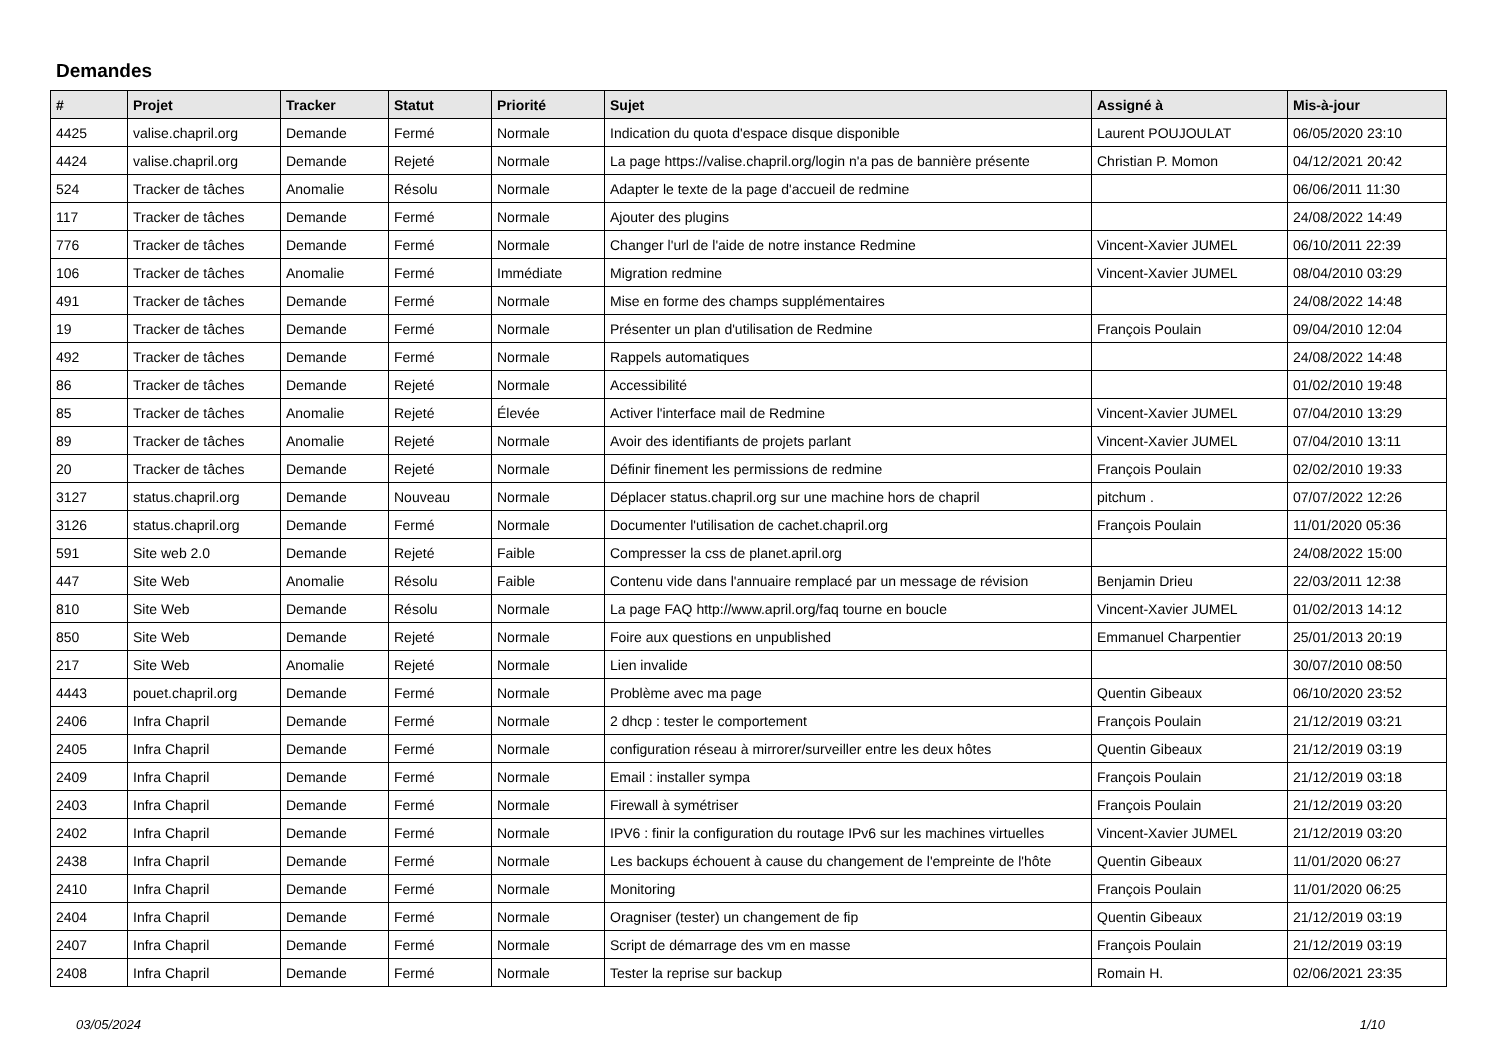Demandes
| # | Projet | Tracker | Statut | Priorité | Sujet | Assigné à | Mis-à-jour |
| --- | --- | --- | --- | --- | --- | --- | --- |
| 4425 | valise.chapril.org | Demande | Fermé | Normale | Indication du quota d'espace disque disponible | Laurent POUJOULAT | 06/05/2020 23:10 |
| 4424 | valise.chapril.org | Demande | Rejeté | Normale | La page https://valise.chapril.org/login n'a pas de bannière présente | Christian P. Momon | 04/12/2021 20:42 |
| 524 | Tracker de tâches | Anomalie | Résolu | Normale | Adapter le texte de la page d'accueil de redmine | | 06/06/2011 11:30 |
| 117 | Tracker de tâches | Demande | Fermé | Normale | Ajouter des plugins | | 24/08/2022 14:49 |
| 776 | Tracker de tâches | Demande | Fermé | Normale | Changer l'url de l'aide de notre instance Redmine | Vincent-Xavier JUMEL | 06/10/2011 22:39 |
| 106 | Tracker de tâches | Anomalie | Fermé | Immédiate | Migration redmine | Vincent-Xavier JUMEL | 08/04/2010 03:29 |
| 491 | Tracker de tâches | Demande | Fermé | Normale | Mise en forme des champs supplémentaires | | 24/08/2022 14:48 |
| 19 | Tracker de tâches | Demande | Fermé | Normale | Présenter un plan d'utilisation de Redmine | François Poulain | 09/04/2010 12:04 |
| 492 | Tracker de tâches | Demande | Fermé | Normale | Rappels automatiques | | 24/08/2022 14:48 |
| 86 | Tracker de tâches | Demande | Rejeté | Normale | Accessibilité | | 01/02/2010 19:48 |
| 85 | Tracker de tâches | Anomalie | Rejeté | Élevée | Activer l'interface mail de Redmine | Vincent-Xavier JUMEL | 07/04/2010 13:29 |
| 89 | Tracker de tâches | Anomalie | Rejeté | Normale | Avoir des identifiants de projets parlant | Vincent-Xavier JUMEL | 07/04/2010 13:11 |
| 20 | Tracker de tâches | Demande | Rejeté | Normale | Définir finement les permissions de redmine | François Poulain | 02/02/2010 19:33 |
| 3127 | status.chapril.org | Demande | Nouveau | Normale | Déplacer status.chapril.org sur une machine hors de chapril | pitchum . | 07/07/2022 12:26 |
| 3126 | status.chapril.org | Demande | Fermé | Normale | Documenter l'utilisation de cachet.chapril.org | François Poulain | 11/01/2020 05:36 |
| 591 | Site web 2.0 | Demande | Rejeté | Faible | Compresser la css de planet.april.org | | 24/08/2022 15:00 |
| 447 | Site Web | Anomalie | Résolu | Faible | Contenu vide dans l'annuaire remplacé par un message de révision | Benjamin Drieu | 22/03/2011 12:38 |
| 810 | Site Web | Demande | Résolu | Normale | La page FAQ http://www.april.org/faq tourne en boucle | Vincent-Xavier JUMEL | 01/02/2013 14:12 |
| 850 | Site Web | Demande | Rejeté | Normale | Foire aux questions en unpublished | Emmanuel Charpentier | 25/01/2013 20:19 |
| 217 | Site Web | Anomalie | Rejeté | Normale | Lien invalide | | 30/07/2010 08:50 |
| 4443 | pouet.chapril.org | Demande | Fermé | Normale | Problème avec ma page | Quentin Gibeaux | 06/10/2020 23:52 |
| 2406 | Infra Chapril | Demande | Fermé | Normale | 2 dhcp : tester le comportement | François Poulain | 21/12/2019 03:21 |
| 2405 | Infra Chapril | Demande | Fermé | Normale | configuration réseau à mirrorer/surveiller entre les deux hôtes | Quentin Gibeaux | 21/12/2019 03:19 |
| 2409 | Infra Chapril | Demande | Fermé | Normale | Email : installer sympa | François Poulain | 21/12/2019 03:18 |
| 2403 | Infra Chapril | Demande | Fermé | Normale | Firewall à symétriser | François Poulain | 21/12/2019 03:20 |
| 2402 | Infra Chapril | Demande | Fermé | Normale | IPV6 : finir la configuration du routage IPv6 sur les machines virtuelles | Vincent-Xavier JUMEL | 21/12/2019 03:20 |
| 2438 | Infra Chapril | Demande | Fermé | Normale | Les backups échouent à cause du changement de l'empreinte de l'hôte | Quentin Gibeaux | 11/01/2020 06:27 |
| 2410 | Infra Chapril | Demande | Fermé | Normale | Monitoring | François Poulain | 11/01/2020 06:25 |
| 2404 | Infra Chapril | Demande | Fermé | Normale | Oragniser (tester) un changement de fip | Quentin Gibeaux | 21/12/2019 03:19 |
| 2407 | Infra Chapril | Demande | Fermé | Normale | Script de démarrage des vm en masse | François Poulain | 21/12/2019 03:19 |
| 2408 | Infra Chapril | Demande | Fermé | Normale | Tester la reprise sur backup | Romain H. | 02/06/2021 23:35 |
03/05/2024 1/10